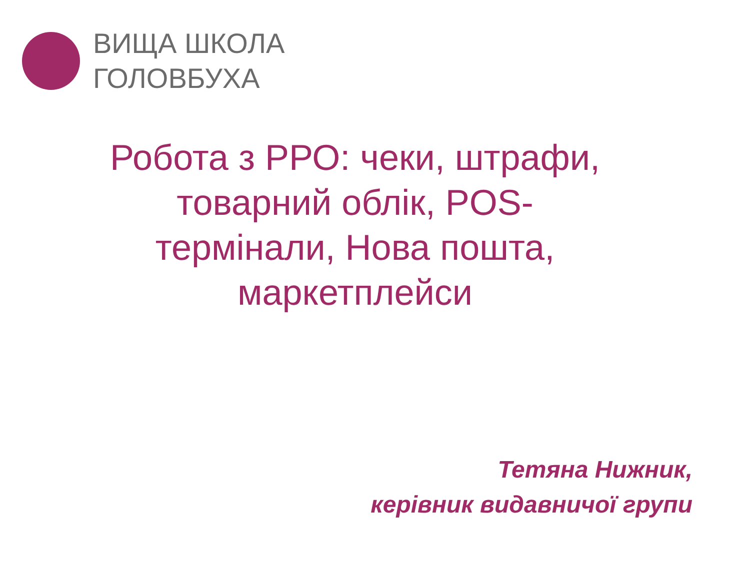ВИЩА ШКОЛА
ГОЛОВБУХА
Робота з РРО: чеки, штрафи, товарний облік, POS-термінали, Нова пошта, маркетплейси
Тетяна Нижник,
керівник видавничої групи